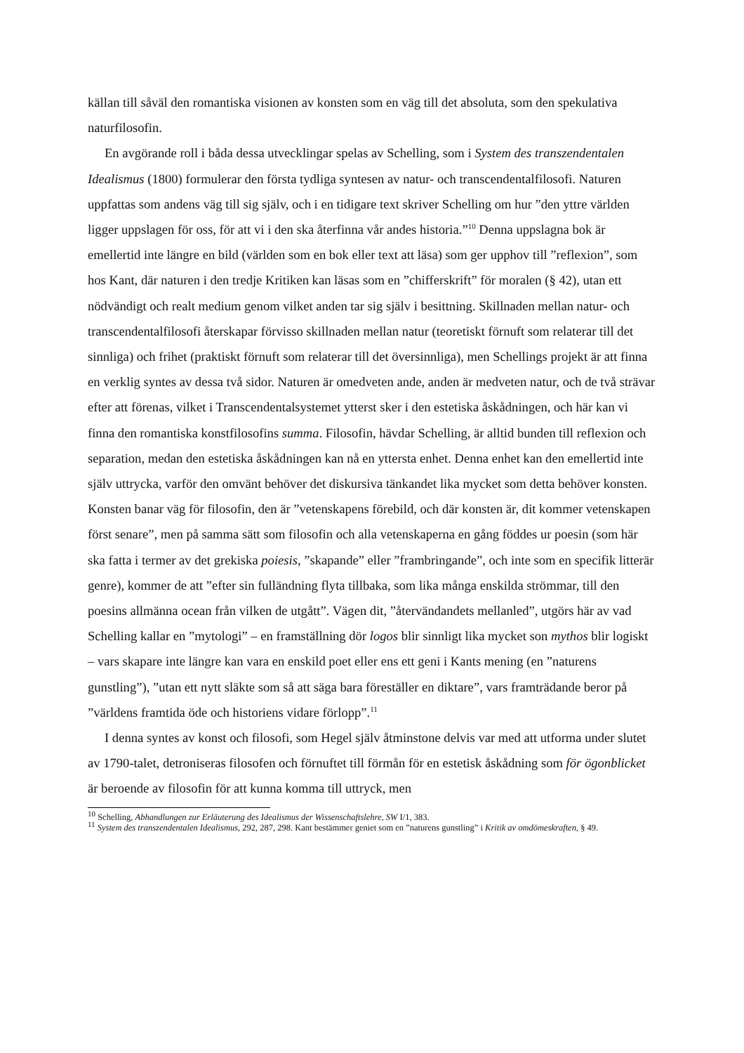källan till såväl den romantiska visionen av konsten som en väg till det absoluta, som den spekulativa naturfilosofin.
En avgörande roll i båda dessa utvecklingar spelas av Schelling, som i System des transzendentalen Idealismus (1800) formulerar den första tydliga syntesen av natur- och transcendentalfilosofi. Naturen uppfattas som andens väg till sig själv, och i en tidigare text skriver Schelling om hur ”den yttre världen ligger uppslagen för oss, för att vi i den ska återfinna vår andes historia.”<sup>10</sup> Denna uppslagna bok är emellertid inte längre en bild (världen som en bok eller text att läsa) som ger upphov till ”reflexion”, som hos Kant, där naturen i den tredje Kritiken kan läsas som en ”chifferskrift” för moralen (§ 42), utan ett nödvändigt och realt medium genom vilket anden tar sig själv i besittning. Skillnaden mellan natur- och transcendentalfilosofi återskapar förvisso skillnaden mellan natur (teoretiskt förnuft som relaterar till det sinnliga) och frihet (praktiskt förnuft som relaterar till det översinnliga), men Schellings projekt är att finna en verklig syntes av dessa två sidor. Naturen är omedveten ande, anden är medveten natur, och de två strävar efter att förenas, vilket i Transcendentalsystemet ytterst sker i den estetiska åskådningen, och här kan vi finna den romantiska konstfilosofins summa. Filosofin, hävdar Schelling, är alltid bunden till reflexion och separation, medan den estetiska åskådningen kan nå en yttersta enhet. Denna enhet kan den emellertid inte själv uttrycka, varför den omvänt behöver det diskursiva tänkandet lika mycket som detta behöver konsten. Konsten banar väg för filosofin, den är ”vetenskapens förebild, och där konsten är, dit kommer vetenskapen först senare”, men på samma sätt som filosofin och alla vetenskaperna en gång föddes ur poesin (som här ska fatta i termer av det grekiska poiesis, ”skapande” eller ”frambringande”, och inte som en specifik litterär genre), kommer de att ”efter sin fulländning flyta tillbaka, som lika många enskilda strömmar, till den poesins allmänna ocean från vilken de utgått”. Vägen dit, ”återvändandets mellanled”, utgörs här av vad Schelling kallar en ”mytologi” – en framställning dör logos blir sinnligt lika mycket son mythos blir logiskt – vars skapare inte längre kan vara en enskild poet eller ens ett geni i Kants mening (en ”naturens gunstling”), ”utan ett nytt släkte som så att säga bara föreställer en diktare”, vars framträdande beror på ”världens framtida öde och historiens vidare förlopp”.<sup>11</sup>
I denna syntes av konst och filosofi, som Hegel själv åtminstone delvis var med att utforma under slutet av 1790-talet, detroniseras filosofen och förnuftet till förmån för en estetisk åskådning som för ögonblicket är beroende av filosofin för att kunna komma till uttryck, men
<sup>10</sup> Schelling, Abhandlungen zur Erläuterung des Idealismus der Wissenschaftslehre, SW I/1, 383.
<sup>11</sup> System des transzendentalen Idealismus, 292, 287, 298. Kant bestämmer geniet som en ”naturens gunstling” i Kritik av omdömeskraften, § 49.